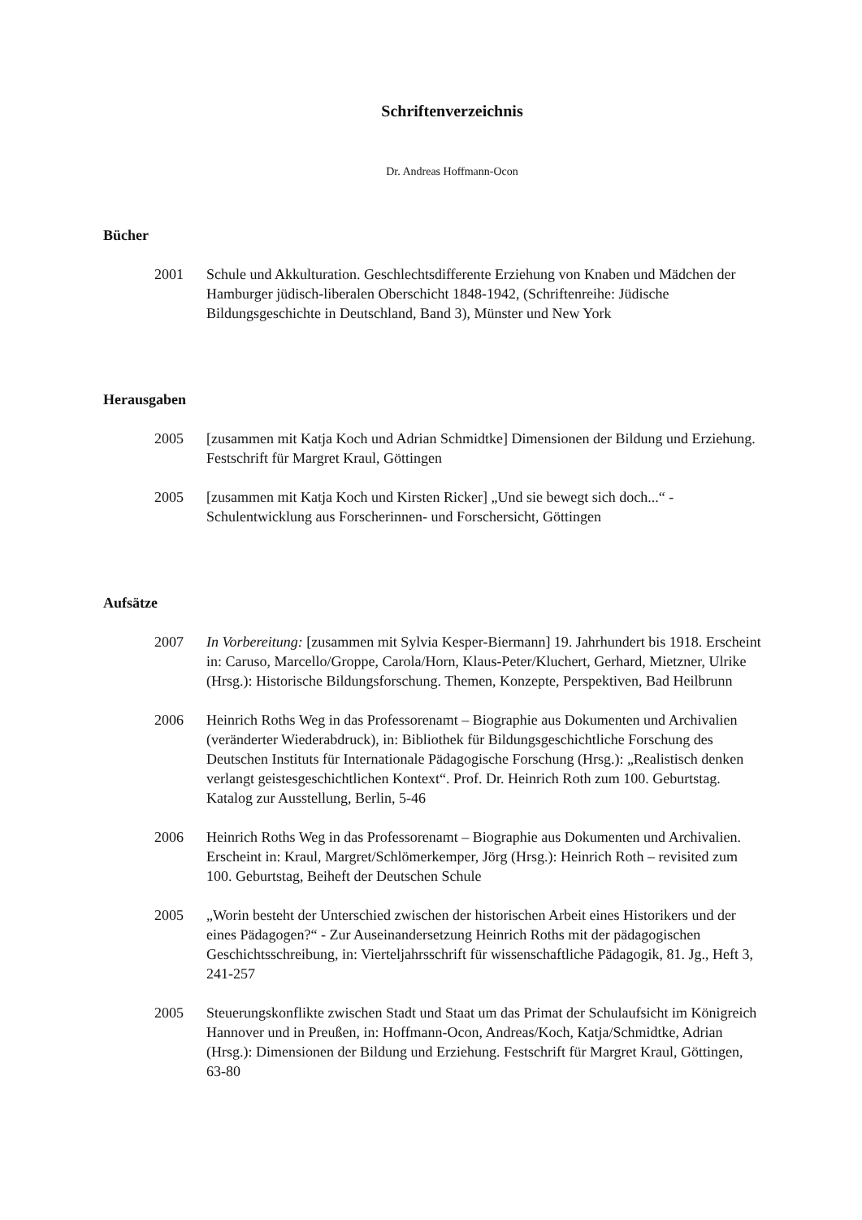Schriftenverzeichnis
Dr. Andreas Hoffmann-Ocon
Bücher
2001 Schule und Akkulturation. Geschlechtsdifferente Erziehung von Knaben und Mädchen der Hamburger jüdisch-liberalen Oberschicht 1848-1942, (Schriftenreihe: Jüdische Bildungsgeschichte in Deutschland, Band 3), Münster und New York
Herausgaben
2005 [zusammen mit Katja Koch und Adrian Schmidtke] Dimensionen der Bildung und Erziehung. Festschrift für Margret Kraul, Göttingen
2005 [zusammen mit Katja Koch und Kirsten Ricker] „Und sie bewegt sich doch...“ - Schulentwicklung aus Forscherinnen- und Forschersicht, Göttingen
Aufsätze
2007 In Vorbereitung: [zusammen mit Sylvia Kesper-Biermann] 19. Jahrhundert bis 1918. Erscheint in: Caruso, Marcello/Groppe, Carola/Horn, Klaus-Peter/Kluchert, Gerhard, Mietzner, Ulrike (Hrsg.): Historische Bildungsforschung. Themen, Konzepte, Perspektiven, Bad Heilbrunn
2006 Heinrich Roths Weg in das Professorenamt – Biographie aus Dokumenten und Archivalien (veränderter Wiederabdruck), in: Bibliothek für Bildungsgeschichtliche Forschung des Deutschen Instituts für Internationale Pädagogische Forschung (Hrsg.): „Realistisch denken verlangt geistesgeschichtlichen Kontext“. Prof. Dr. Heinrich Roth zum 100. Geburtstag. Katalog zur Ausstellung, Berlin, 5-46
2006 Heinrich Roths Weg in das Professorenamt – Biographie aus Dokumenten und Archivalien. Erscheint in: Kraul, Margret/Schlömerkemper, Jörg (Hrsg.): Heinrich Roth – revisited zum 100. Geburtstag, Beiheft der Deutschen Schule
2005 „Worin besteht der Unterschied zwischen der historischen Arbeit eines Historikers und der eines Pädagogen?“ - Zur Auseinandersetzung Heinrich Roths mit der pädagogischen Geschichtsschreibung, in: Vierteljahrsschrift für wissenschaftliche Pädagogik, 81. Jg., Heft 3, 241-257
2005 Steuerungskonflikte zwischen Stadt und Staat um das Primat der Schulaufsicht im Königreich Hannover und in Preußen, in: Hoffmann-Ocon, Andreas/Koch, Katja/Schmidtke, Adrian (Hrsg.): Dimensionen der Bildung und Erziehung. Festschrift für Margret Kraul, Göttingen, 63-80